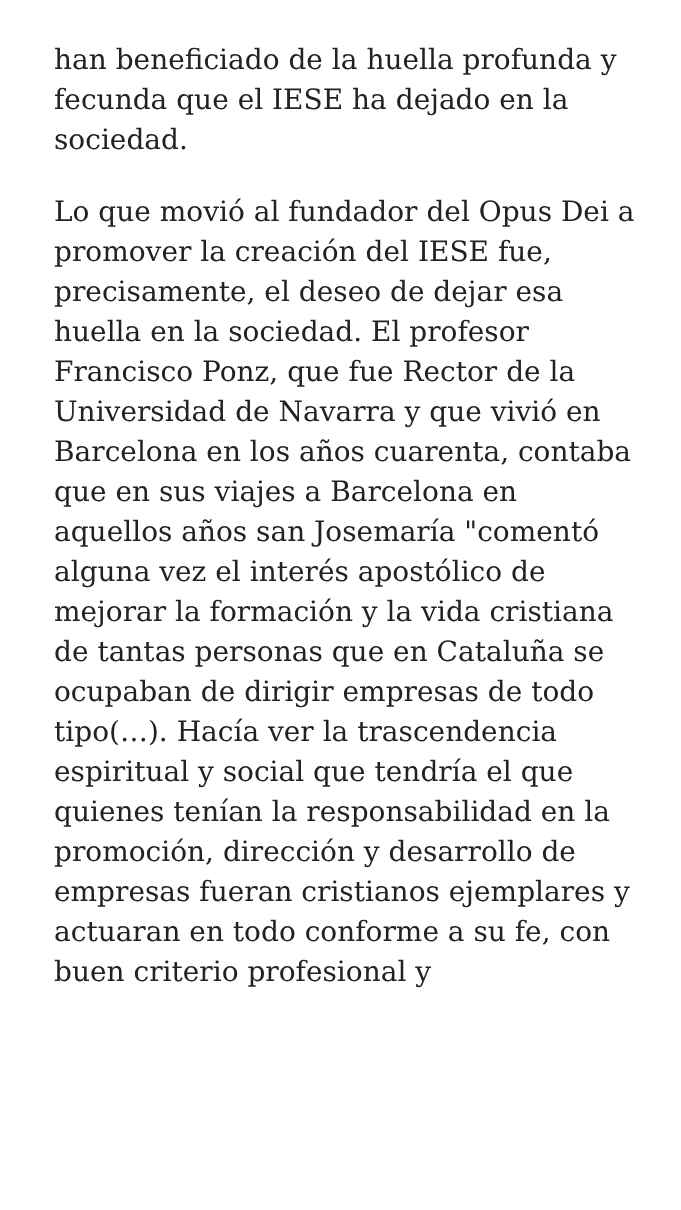han beneficiado de la huella profunda y fecunda que el IESE ha dejado en la sociedad.
Lo que movió al fundador del Opus Dei a promover la creación del IESE fue, precisamente, el deseo de dejar esa huella en la sociedad. El profesor Francisco Ponz, que fue Rector de la Universidad de Navarra y que vivió en Barcelona en los años cuarenta, contaba que en sus viajes a Barcelona en aquellos años san Josemaría "comentó alguna vez el interés apostólico de mejorar la formación y la vida cristiana de tantas personas que en Cataluña se ocupaban de dirigir empresas de todo tipo(…). Hacía ver la trascendencia espiritual y social que tendría el que quienes tenían la responsabilidad en la promoción, dirección y desarrollo de empresas fueran cristianos ejemplares y actuaran en todo conforme a su fe, con buen criterio profesional y